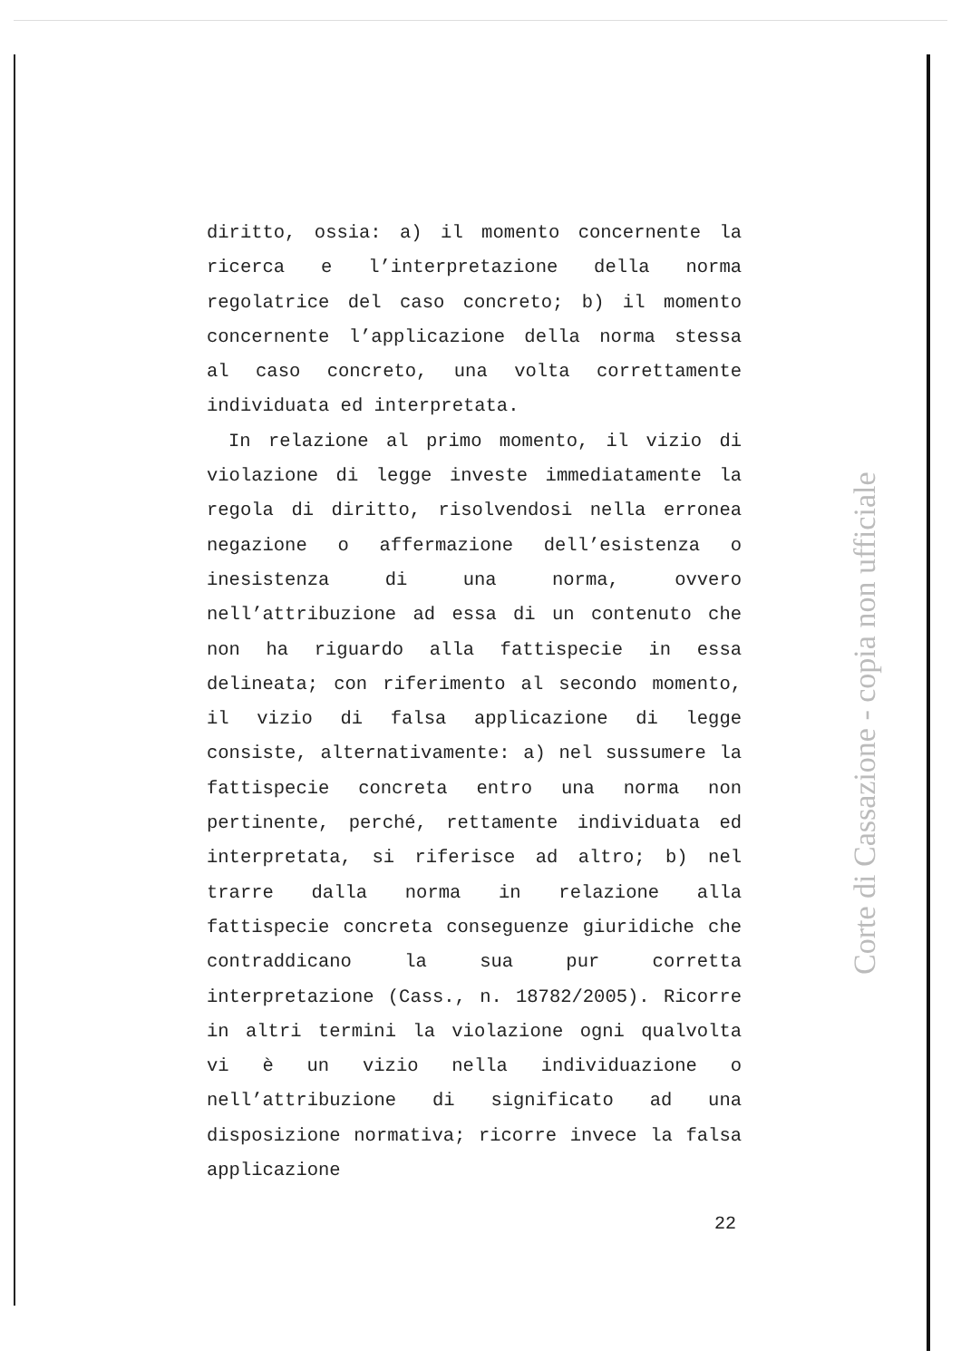diritto, ossia: a) il momento concernente la ricerca e l’interpretazione della norma regolatrice del caso concreto; b) il momento concernente l’applicazione della norma stessa al caso concreto, una volta correttamente individuata ed interpretata.
In relazione al primo momento, il vizio di violazione di legge investe immediatamente la regola di diritto, risolvendosi nella erronea negazione o affermazione dell’esistenza o inesistenza di una norma, ovvero nell’attribuzione ad essa di un contenuto che non ha riguardo alla fattispecie in essa delineata; con riferimento al secondo momento, il vizio di falsa applicazione di legge consiste, alternativamente: a) nel sussumere la fattispecie concreta entro una norma non pertinente, perché, rettamente individuata ed interpretata, si riferisce ad altro; b) nel trarre dalla norma in relazione alla fattispecie concreta conseguenze giuridiche che contraddicano la sua pur corretta interpretazione (Cass., n. 18782/2005). Ricorre in altri termini la violazione ogni qualvolta vi è un vizio nella individuazione o nell’attribuzione di significato ad una disposizione normativa; ricorre invece la falsa applicazione
Corte di Cassazione - copia non ufficiale
22